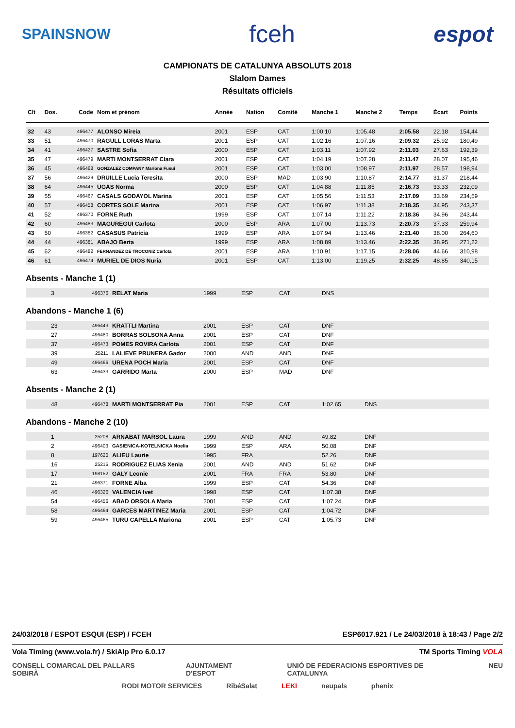SPAINSNOW fceh espot
CAMPIONATS DE CATALUNYA ABSOLUTS 2018
Slalom Dames
Résultats officiels
| Clt | Dos. | Code | Nom et prénom | Année | Nation | Comité | Manche 1 | Manche 2 | Temps | Écart | Points |
| --- | --- | --- | --- | --- | --- | --- | --- | --- | --- | --- | --- |
| 32 | 43 | 496477 | ALONSO Mireia | 2001 | ESP | CAT | 1:00.10 | 1:05.48 | 2:05.58 | 22.18 | 154,44 |
| 33 | 51 | 496470 | RAGULL LORAS Marta | 2001 | ESP | CAT | 1:02.16 | 1:07.16 | 2:09.32 | 25.92 | 180,49 |
| 34 | 41 | 496427 | SASTRE Sofia | 2000 | ESP | CAT | 1:03.11 | 1:07.92 | 2:11.03 | 27.63 | 192,39 |
| 35 | 47 | 496479 | MARTI MONTSERRAT Clara | 2001 | ESP | CAT | 1:04.19 | 1:07.28 | 2:11.47 | 28.07 | 195,46 |
| 36 | 45 | 496468 | GONZALEZ COMPANY Mariona Fusui | 2001 | ESP | CAT | 1:03.00 | 1:08.97 | 2:11.97 | 28.57 | 198,94 |
| 37 | 56 | 496429 | DRUILLE Lucia Teresita | 2000 | ESP | MAD | 1:03.90 | 1:10.87 | 2:14.77 | 31.37 | 218,44 |
| 38 | 64 | 496445 | UGAS Norma | 2000 | ESP | CAT | 1:04.88 | 1:11.85 | 2:16.73 | 33.33 | 232,09 |
| 39 | 55 | 496467 | CASALS GODAYOL Marina | 2001 | ESP | CAT | 1:05.56 | 1:11.53 | 2:17.09 | 33.69 | 234,59 |
| 40 | 57 | 496458 | CORTES SOLE Marina | 2001 | ESP | CAT | 1:06.97 | 1:11.38 | 2:18.35 | 34.95 | 243,37 |
| 41 | 52 | 496370 | FORNE Ruth | 1999 | ESP | CAT | 1:07.14 | 1:11.22 | 2:18.36 | 34.96 | 243,44 |
| 42 | 60 | 496483 | MAGUREGUI Carlota | 2000 | ESP | ARA | 1:07.00 | 1:13.73 | 2:20.73 | 37.33 | 259,94 |
| 43 | 50 | 496382 | CASASUS Patricia | 1999 | ESP | ARA | 1:07.94 | 1:13.46 | 2:21.40 | 38.00 | 264,60 |
| 44 | 44 | 496381 | ABAJO Berta | 1999 | ESP | ARA | 1:08.89 | 1:13.46 | 2:22.35 | 38.95 | 271,22 |
| 45 | 62 | 496482 | FERNANDEZ DE TROCONIZ Carlota | 2001 | ESP | ARA | 1:10.91 | 1:17.15 | 2:28.06 | 44.66 | 310,98 |
| 46 | 61 | 496474 | MURIEL DE DIOS Nuria | 2001 | ESP | CAT | 1:13.00 | 1:19.25 | 2:32.25 | 48.85 | 340,15 |
Absents - Manche 1 (1)
| | 3 | 496376 | RELAT Maria | 1999 | ESP | CAT | DNS |
Abandons - Manche 1 (6)
| | 23 | 496443 | KRATTLI Martina | 2001 | ESP | CAT | DNF |
| | 27 | 496480 | BORRAS SOLSONA Anna | 2001 | ESP | CAT | DNF |
| | 37 | 496473 | POMES ROVIRA Carlota | 2001 | ESP | CAT | DNF |
| | 39 | 25211 | LALIEVE PRUNERA Gador | 2000 | AND | AND | DNF |
| | 49 | 496466 | URENA POCH Maria | 2001 | ESP | CAT | DNF |
| | 63 | 496433 | GARRIDO Marta | 2000 | ESP | MAD | DNF |
Absents - Manche 2 (1)
| | 48 | 496478 | MARTI MONTSERRAT Pia | 2001 | ESP | CAT | 1:02.65 | DNS |
Abandons - Manche 2 (10)
| | 1 | 25208 | ARNABAT MARSOL Laura | 1999 | AND | AND | 49.82 | DNF |
| | 2 | 496403 | GASIENICA-KOTELNICKA Noelia | 1999 | ESP | ARA | 50.08 | DNF |
| | 8 | 197620 | ALIEU Laurie | 1995 | FRA | | 52.26 | DNF |
| | 16 | 25215 | RODRIGUEZ ELIAS Xenia | 2001 | AND | AND | 51.62 | DNF |
| | 17 | 198152 | GALY Leonie | 2001 | FRA | FRA | 53.80 | DNF |
| | 21 | 496371 | FORNE Alba | 1999 | ESP | CAT | 54.36 | DNF |
| | 46 | 496326 | VALENCIA Ivet | 1998 | ESP | CAT | 1:07.38 | DNF |
| | 54 | 496456 | ABAD ORSOLA Maria | 2001 | ESP | CAT | 1:07.24 | DNF |
| | 58 | 496464 | GARCES MARTINEZ Maria | 2001 | ESP | CAT | 1:04.72 | DNF |
| | 59 | 496465 | TURU CAPELLA Mariona | 2001 | ESP | CAT | 1:05.73 | DNF |
24/03/2018 / ESPOT ESQUI (ESP) / FCEH ESP6017.921 / Le 24/03/2018 à 18:43 / Page 2/2
Vola Timing (www.vola.fr) / SkiAlp Pro 6.0.17 TM Sports Timing VOLA
CONSELL COMARCAL DEL PALLARS SOBIRÀ AJUNTAMENT D'ESPOT UNIÓ DE FEDERACIONS ESPORTIVES DE CATALUNYA NEU
RODI MOTOR SERVICES RibéSalat LEKI neupals phenix